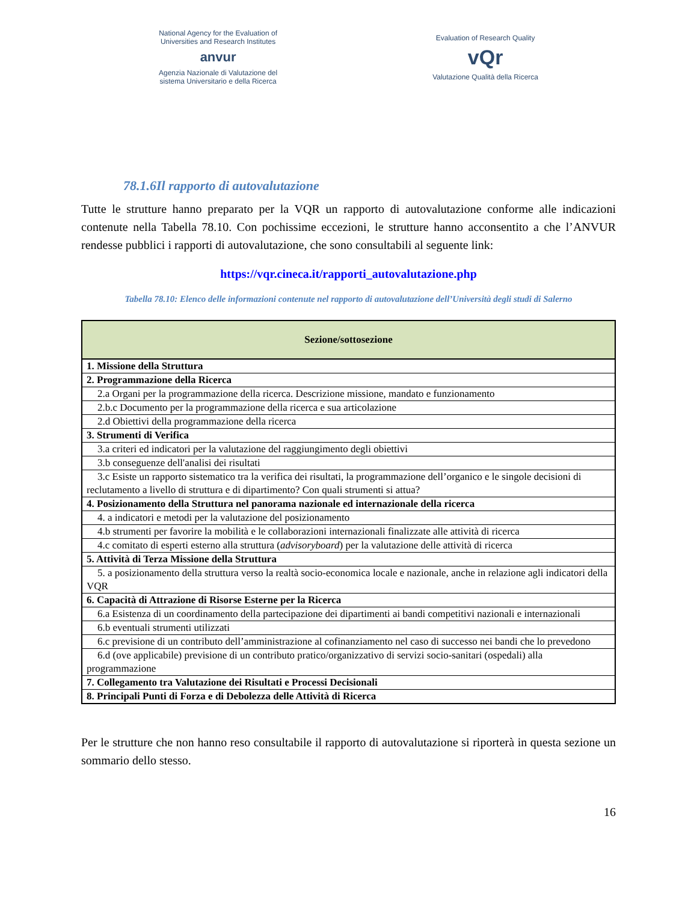National Agency for the Evaluation of
Universities and Research Institutes
anvur
Agenzia Nazionale di Valutazione del
sistema Universitario e della Ricerca
Evaluation of Research Quality
vQr
Valutazione Qualità della Ricerca
78.1.6Il rapporto di autovalutazione
Tutte le strutture hanno preparato per la VQR un rapporto di autovalutazione conforme alle indicazioni contenute nella Tabella 78.10. Con pochissime eccezioni, le strutture hanno acconsentito a che l’ANVUR rendesse pubblici i rapporti di autovalutazione, che sono consultabili al seguente link:
https://vqr.cineca.it/rapporti_autovalutazione.php
Tabella 78.10: Elenco delle informazioni contenute nel rapporto di autovalutazione dell’Università degli studi di Salerno
| Sezione/sottosezione |
| --- |
| 1. Missione della Struttura |
| 2. Programmazione della Ricerca |
| 2.a Organi per la programmazione della ricerca. Descrizione missione, mandato e funzionamento |
| 2.b.c Documento per la programmazione della ricerca e sua articolazione |
| 2.d Obiettivi della programmazione della ricerca |
| 3. Strumenti di Verifica |
| 3.a criteri ed indicatori per la valutazione del raggiungimento degli obiettivi |
| 3.b conseguenze dell'analisi dei risultati |
| 3.c Esiste un rapporto sistematico tra la verifica dei risultati, la programmazione dell’organico e le singole decisioni di reclutamento a livello di struttura e di dipartimento? Con quali strumenti si attua? |
| 4. Posizionamento della Struttura nel panorama nazionale ed internazionale della ricerca |
| 4. a indicatori e metodi per la valutazione del posizionamento |
| 4.b strumenti per favorire la mobilità e le collaborazioni internazionali finalizzate alle attività di ricerca |
| 4.c comitato di esperti esterno alla struttura ( advisoryboard ) per la valutazione delle attività di ricerca |
| 5. Attività di Terza Missione della Struttura |
| 5. a posizionamento della struttura verso la realtà socio-economica locale e nazionale, anche in relazione agli indicatori della VQR |
| 6. Capacità di Attrazione di Risorse Esterne per la Ricerca |
| 6.a Esistenza di un coordinamento della partecipazione dei dipartimenti ai bandi competitivi nazionali e internazionali |
| 6.b eventuali strumenti utilizzati |
| 6.c previsione di un contributo dell’amministrazione al cofinanziamento nel caso di successo nei bandi che lo prevedono |
| 6.d (ove applicabile) previsione di un contributo pratico/organizzativo di servizi socio-sanitari (ospedali) alla programmazione |
| 7. Collegamento tra Valutazione dei Risultati e Processi Decisionali |
| 8. Principali Punti di Forza e di Debolezza delle Attività di Ricerca |
Per le strutture che non hanno reso consultabile il rapporto di autovalutazione si riporterà in questa sezione un sommario dello stesso.
16